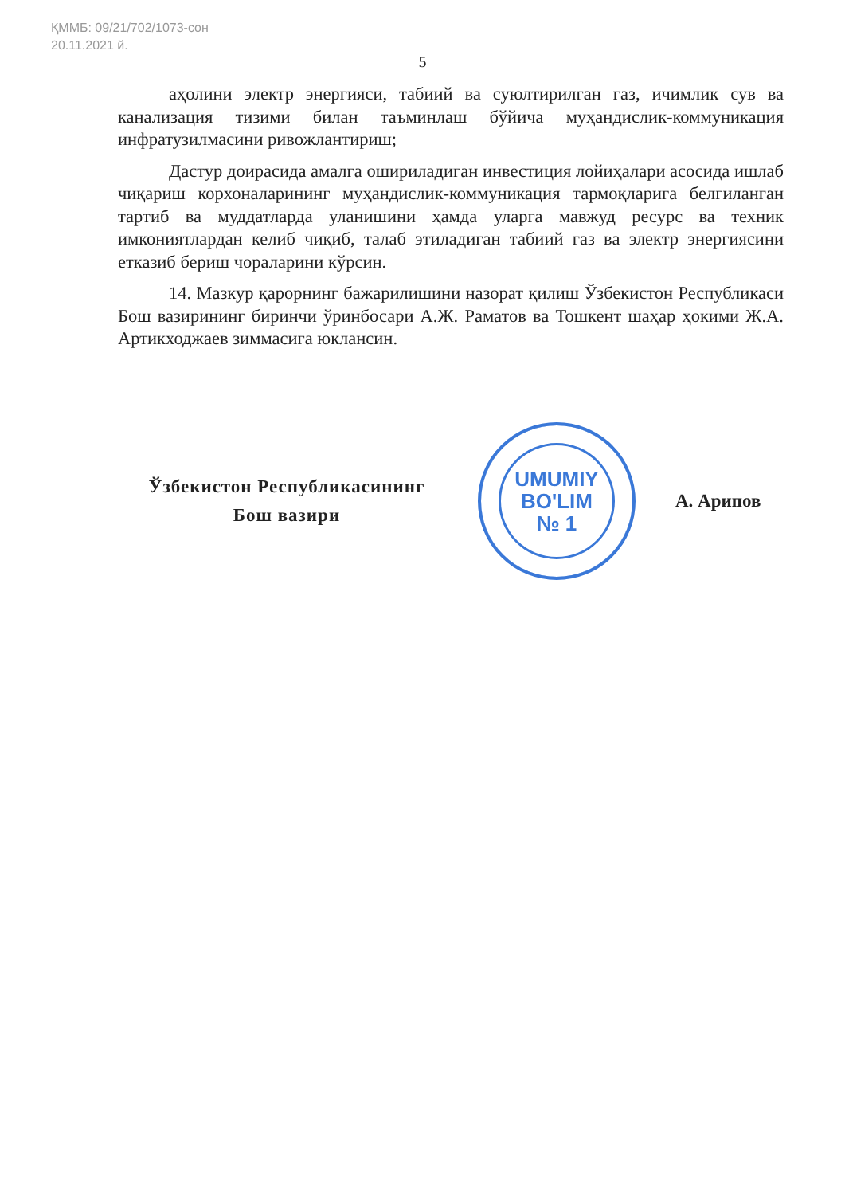ҚММБ: 09/21/702/1073-сон
20.11.2021 й.
5
аҳолини электр энергияси, табиий ва суюлтирилган газ, ичимлик сув ва канализация тизими билан таъминлаш бўйича муҳандислик-коммуникация инфратузилмасини ривожлантириш;
Дастур доирасида амалга ошириладиган инвестиция лойиҳалари асосида ишлаб чиқариш корхоналарининг муҳандислик-коммуникация тармоқларига белгиланган тартиб ва муддатларда уланишини ҳамда уларга мавжуд ресурс ва техник имкониятлардан келиб чиқиб, талаб этиладиган табиий газ ва электр энергиясини етказиб бериш чораларини кўрсин.
14. Мазкур қарорнинг бажарилишини назорат қилиш Ўзбекистон Республикаси Бош вазирининг биринчи ўринбосари А.Ж. Раматов ва Тошкент шаҳар ҳокими Ж.А. Артикходжаев зиммасига юклансин.
Ўзбекистон Республикасининг
Бош вазири
UMUMIY
BO'LIM
№ 1
А. Арипов